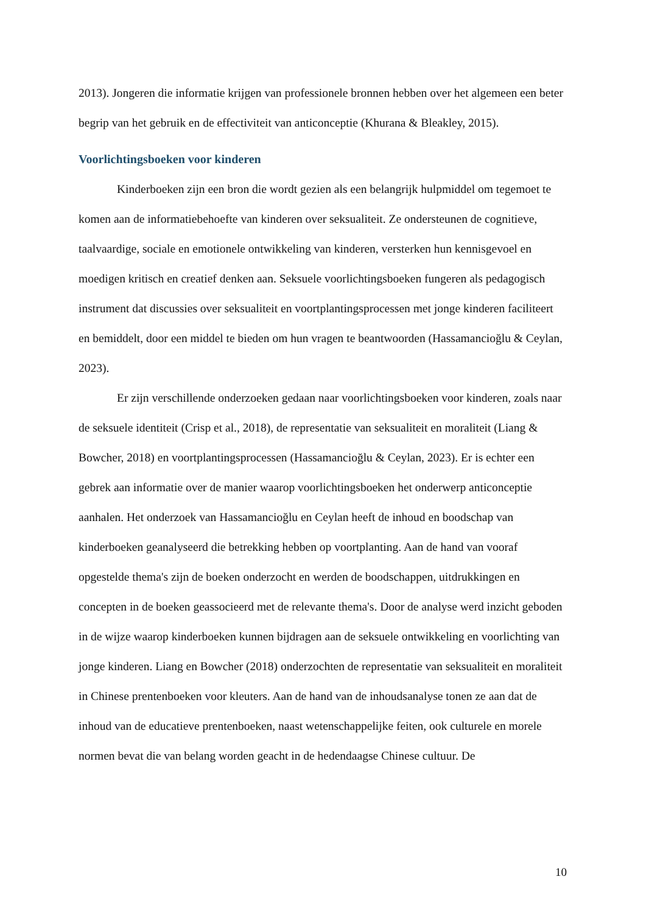2013). Jongeren die informatie krijgen van professionele bronnen hebben over het algemeen een beter begrip van het gebruik en de effectiviteit van anticonceptie (Khurana & Bleakley, 2015).
Voorlichtingsboeken voor kinderen
Kinderboeken zijn een bron die wordt gezien als een belangrijk hulpmiddel om tegemoet te komen aan de informatiebehoefte van kinderen over seksualiteit. Ze ondersteunen de cognitieve, taalvaardige, sociale en emotionele ontwikkeling van kinderen, versterken hun kennisgevoel en moedigen kritisch en creatief denken aan. Seksuele voorlichtingsboeken fungeren als pedagogisch instrument dat discussies over seksualiteit en voortplantingsprocessen met jonge kinderen faciliteert en bemiddelt, door een middel te bieden om hun vragen te beantwoorden (Hassamancioğlu & Ceylan, 2023).
Er zijn verschillende onderzoeken gedaan naar voorlichtingsboeken voor kinderen, zoals naar de seksuele identiteit (Crisp et al., 2018), de representatie van seksualiteit en moraliteit (Liang & Bowcher, 2018) en voortplantingsprocessen (Hassamancioğlu & Ceylan, 2023). Er is echter een gebrek aan informatie over de manier waarop voorlichtingsboeken het onderwerp anticonceptie aanhalen. Het onderzoek van Hassamancioğlu en Ceylan heeft de inhoud en boodschap van kinderboeken geanalyseerd die betrekking hebben op voortplanting. Aan de hand van vooraf opgestelde thema's zijn de boeken onderzocht en werden de boodschappen, uitdrukkingen en concepten in de boeken geassocieerd met de relevante thema's. Door de analyse werd inzicht geboden in de wijze waarop kinderboeken kunnen bijdragen aan de seksuele ontwikkeling en voorlichting van jonge kinderen. Liang en Bowcher (2018) onderzochten de representatie van seksualiteit en moraliteit in Chinese prentenboeken voor kleuters. Aan de hand van de inhoudsanalyse tonen ze aan dat de inhoud van de educatieve prentenboeken, naast wetenschappelijke feiten, ook culturele en morele normen bevat die van belang worden geacht in de hedendaagse Chinese cultuur. De
10